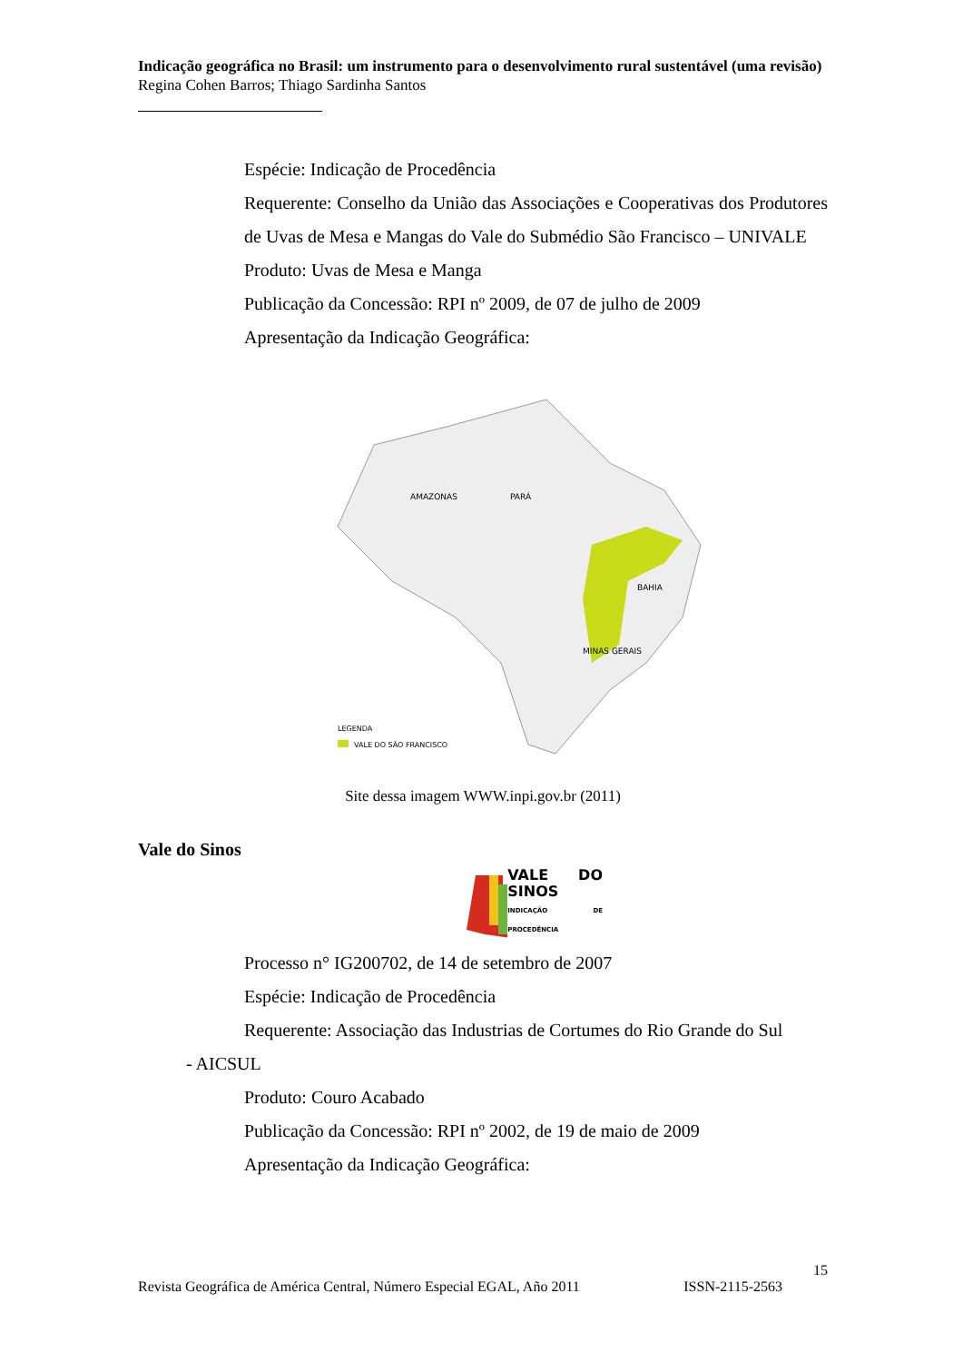Indicação geográfica no Brasil: um instrumento para o desenvolvimento rural sustentável (uma revisão)
Regina Cohen Barros; Thiago Sardinha Santos
Espécie: Indicação de Procedência
Requerente: Conselho da União das Associações e Cooperativas dos Produtores de Uvas de Mesa e Mangas do Vale do Submédio São Francisco – UNIVALE
Produto: Uvas de Mesa e Manga
Publicação da Concessão: RPI nº 2009, de 07 de julho de 2009
Apresentação da Indicação Geográfica:
AMAZONAS
PARÁ
BAHIA
MINAS GERAIS
LEGENDA
VALE DO SÃO FRANCISCO
Site dessa imagem WWW.inpi.gov.br (2011)
Vale do Sinos
VALE DO SINOS
INDICAÇÃO DE PROCEDÊNCIA
Processo n° IG200702, de 14 de setembro de 2007
Espécie: Indicação de Procedência
Requerente: Associação das Industrias de Cortumes do Rio Grande do Sul
- AICSUL
Produto: Couro Acabado
Publicação da Concessão: RPI nº 2002, de 19 de maio de 2009
Apresentação da Indicação Geográfica:
15
Revista Geográfica de América Central, Número Especial EGAL, Año 2011 ISSN-2115-2563